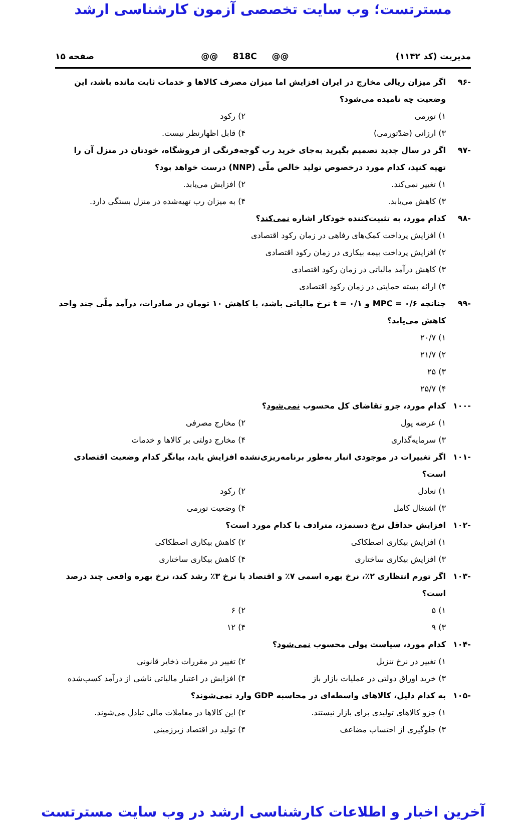مسترتست؛ وب سایت تخصصی آزمون کارشناسی ارشد
مدیریت (کد ۱۱۴۲) @@ 818C @@ صفحه ۱۵
-۹۶ اگر میزان ریالی مخارج در ایران افزایش اما میزان مصرف کالاها و خدمات ثابت مانده باشد، این وضعیت چه نامیده می‌شود؟
۱) تورمی ۲) رکود ۳) ارزانی (ضدّتورمی) ۴) قابل اظهارنظر نیست.
-۹۷ اگر در سال جدید تصمیم بگیرید به‌جای خرید رب گوجه‌فرنگی از فروشگاه، خودتان در منزل آن را تهیه کنید، کدام مورد درخصوص تولید خالص ملّی (NNP) درست خواهد بود؟
۱) تغییر نمی‌کند. ۲) افزایش می‌یابد. ۳) کاهش می‌یابد. ۴) به میزان رب تهیه‌شده در منزل بستگی دارد.
-۹۸ کدام مورد، به تثبیت‌کننده خودکار اشاره نمی‌کند؟
۱) افزایش پرداخت کمک‌های رفاهی در زمان رکود اقتصادی
۲) افزایش پرداخت بیمه بیکاری در زمان رکود اقتصادی
۳) کاهش درآمد مالیاتی در زمان رکود اقتصادی
۴) ارائه بسته حمایتی در زمان رکود اقتصادی
-۹۹ چنانچه MPC = ۰/۶ و t = ۰/۱ نرخ مالیاتی باشد، با کاهش ۱۰ تومان در صادرات، درآمد ملّی چند واحد کاهش می‌یابد؟
۱) ۲۰/۷
۲) ۲۱/۷
۳) ۲۵
۴) ۲۵/۷
-۱۰۰ کدام مورد، جزو تقاضای کل محسوب نمی‌شود؟
۱) عرضه پول ۲) مخارج مصرفی ۳) سرمایه‌گذاری ۴) مخارج دولتی بر کالاها و خدمات
-۱۰۱ اگر تغییرات در موجودی انبار به‌طور برنامه‌ریزی‌نشده افزایش یابد، بیانگر کدام وضعیت اقتصادی است؟
۱) تعادل ۲) رکود ۳) اشتغال کامل ۴) وضعیت تورمی
-۱۰۲ افزایش حداقل نرخ دستمزد، مترادف با کدام مورد است؟
۱) افزایش بیکاری اصطکاکی ۲) کاهش بیکاری اصطکاکی ۳) افزایش بیکاری ساختاری ۴) کاهش بیکاری ساختاری
-۱۰۳ اگر تورم انتظاری ۲٪، نرخ بهره اسمی ۷٪ و اقتصاد با نرخ ۳٪ رشد کند، نرخ بهره واقعی چند درصد است؟
۱) ۵ ۲) ۶ ۳) ۹ ۴) ۱۲
-۱۰۴ کدام مورد، سیاست پولی محسوب نمی‌شود؟
۱) تغییر در نرخ تنزیل ۲) تغییر در مقررات ذخایر قانونی ۳) خرید اوراق دولتی در عملیات بازار باز ۴) افزایش در اعتبار مالیاتی ناشی از درآمد کسب‌شده
-۱۰۵ به کدام دلیل، کالاهای واسطه‌ای در محاسبه GDP وارد نمی‌شوند؟
۱) جزو کالاهای تولیدی برای بازار نیستند. ۲) این کالاها در معاملات مالی تبادل می‌شوند. ۳) جلوگیری از احتساب مضاعف ۴) تولید در اقتصاد زیرزمینی
آخرین اخبار و اطلاعات کارشناسی ارشد در وب سایت مسترتست